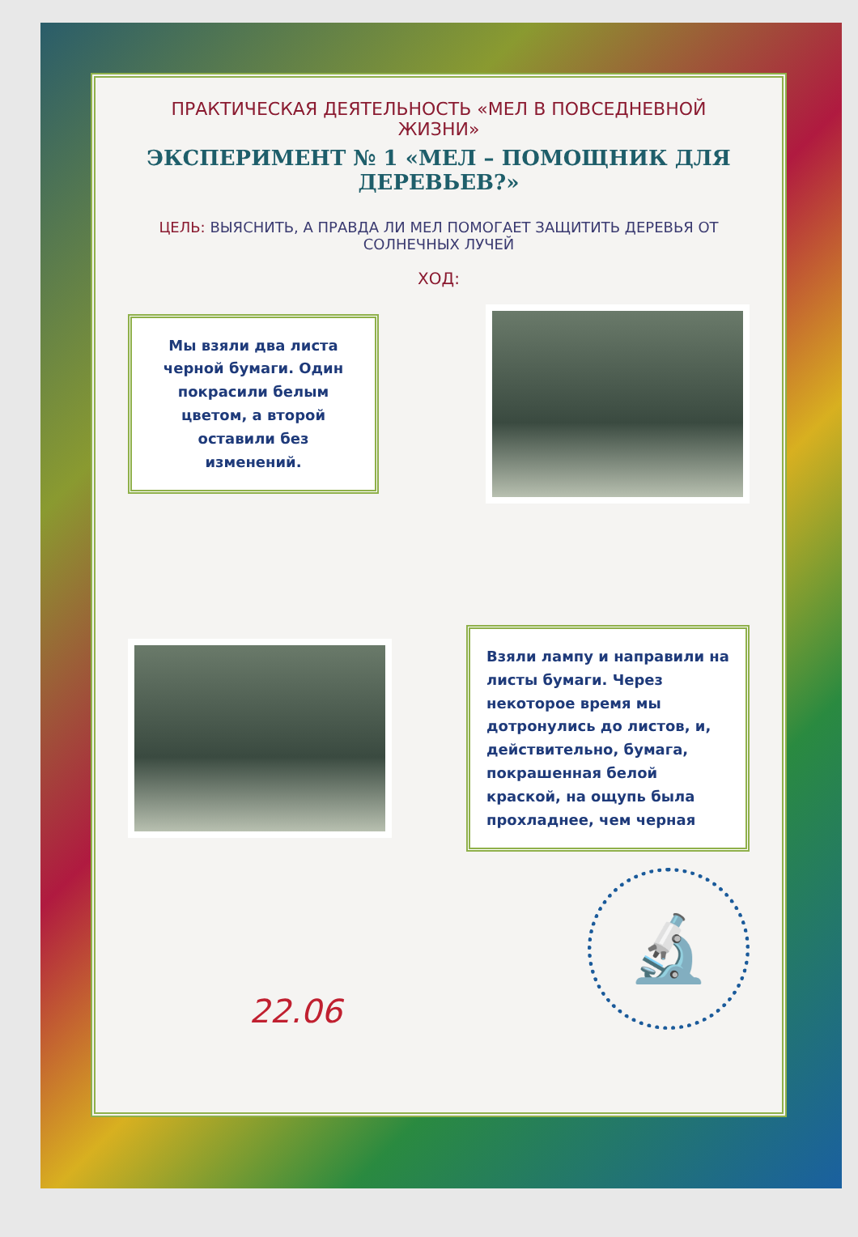ПРАКТИЧЕСКАЯ ДЕЯТЕЛЬНОСТЬ «МЕЛ В ПОВСЕДНЕВНОЙ ЖИЗНИ»
ЭКСПЕРИМЕНТ № 1 «МЕЛ – ПОМОЩНИК ДЛЯ ДЕРЕВЬЕВ?»
ЦЕЛЬ: ВЫЯСНИТЬ, А ПРАВДА ЛИ МЕЛ ПОМОГАЕТ ЗАЩИТИТЬ ДЕРЕВЬЯ ОТ СОЛНЕЧНЫХ ЛУЧЕЙ
ХОД:
Мы взяли два листа черной бумаги. Один покрасили белым цветом, а второй оставили без изменений.
Взяли лампу и направили на листы бумаги. Через некоторое время мы дотронулись до листов, и, действительно, бумага, покрашенная белой краской, на ощупь была прохладнее, чем черная
22.06
🔬